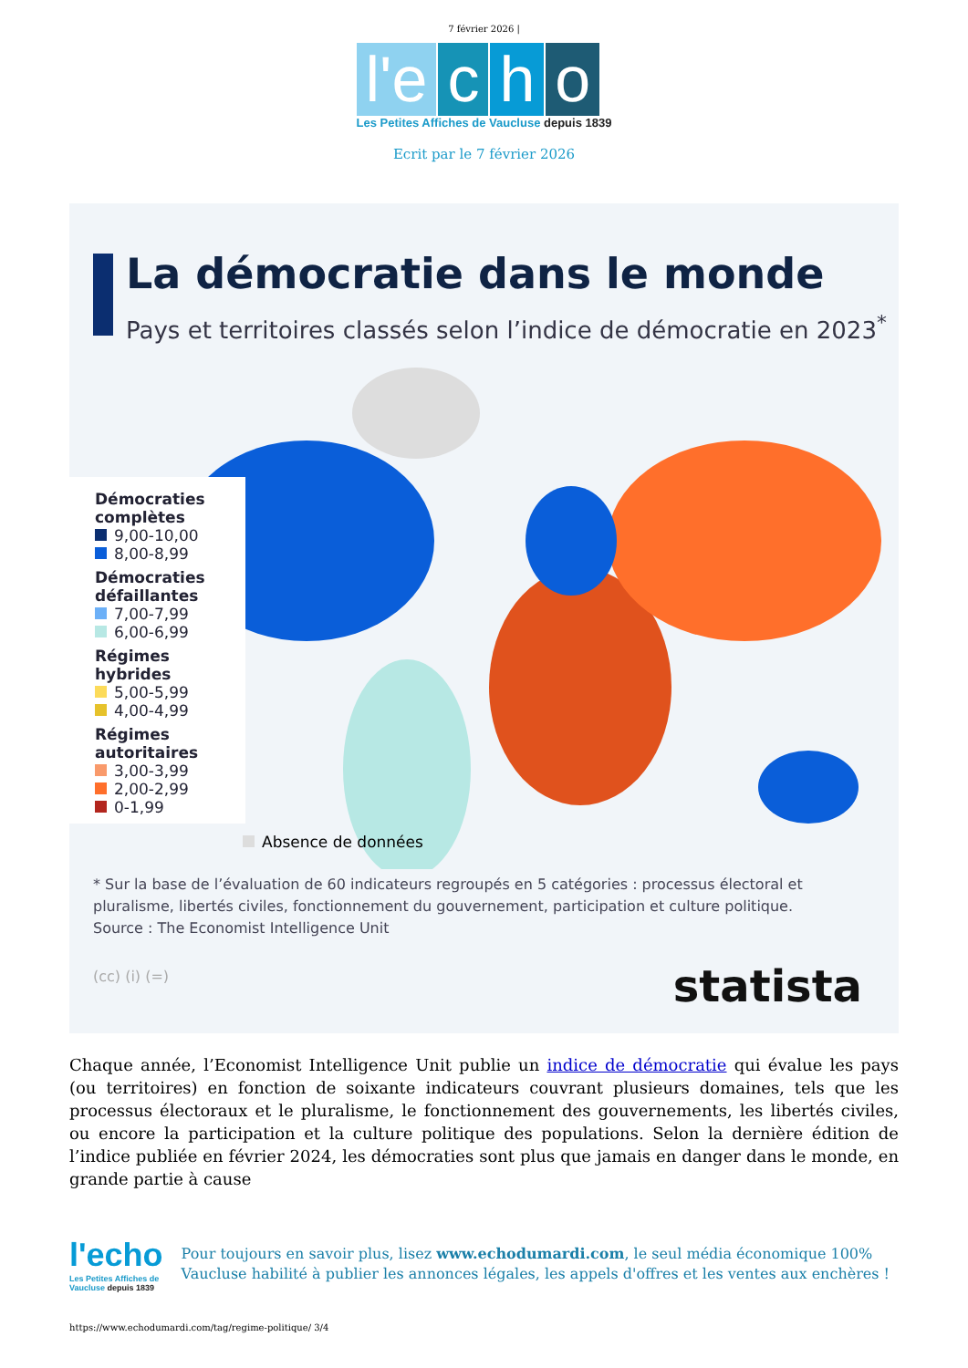7 février 2026 |
l'e c h o
Les Petites Affiches de Vaucluse depuis 1839
Ecrit par le 7 février 2026
La démocratie dans le monde
Pays et territoires classés selon l’indice de démocratie en 2023<sup>*</sup>
Démocraties complètes
9,00-10,00
8,00-8,99
Démocraties défaillantes
7,00-7,99
6,00-6,99
Régimes hybrides
5,00-5,99
4,00-4,99
Régimes autoritaires
3,00-3,99
2,00-2,99
0-1,99
Absence de données
* Sur la base de l’évaluation de 60 indicateurs regroupés en 5 catégories : processus électoral et pluralisme, libertés civiles, fonctionnement du gouvernement, participation et culture politique.
Source : The Economist Intelligence Unit
(cc) (i) (=) statista
Chaque année, l’Economist Intelligence Unit publie un indice de démocratie qui évalue les pays (ou territoires) en fonction de soixante indicateurs couvrant plusieurs domaines, tels que les processus électoraux et le pluralisme, le fonctionnement des gouvernements, les libertés civiles, ou encore la participation et la culture politique des populations. Selon la dernière édition de l’indice publiée en février 2024, les démocraties sont plus que jamais en danger dans le monde, en grande partie à cause
l'echo
Les Petites Affiches de Vaucluse depuis 1839
Pour toujours en savoir plus, lisez www.echodumardi.com, le seul média économique 100% Vaucluse habilité à publier les annonces légales, les appels d'offres et les ventes aux enchères !
https://www.echodumardi.com/tag/regime-politique/ 3/4